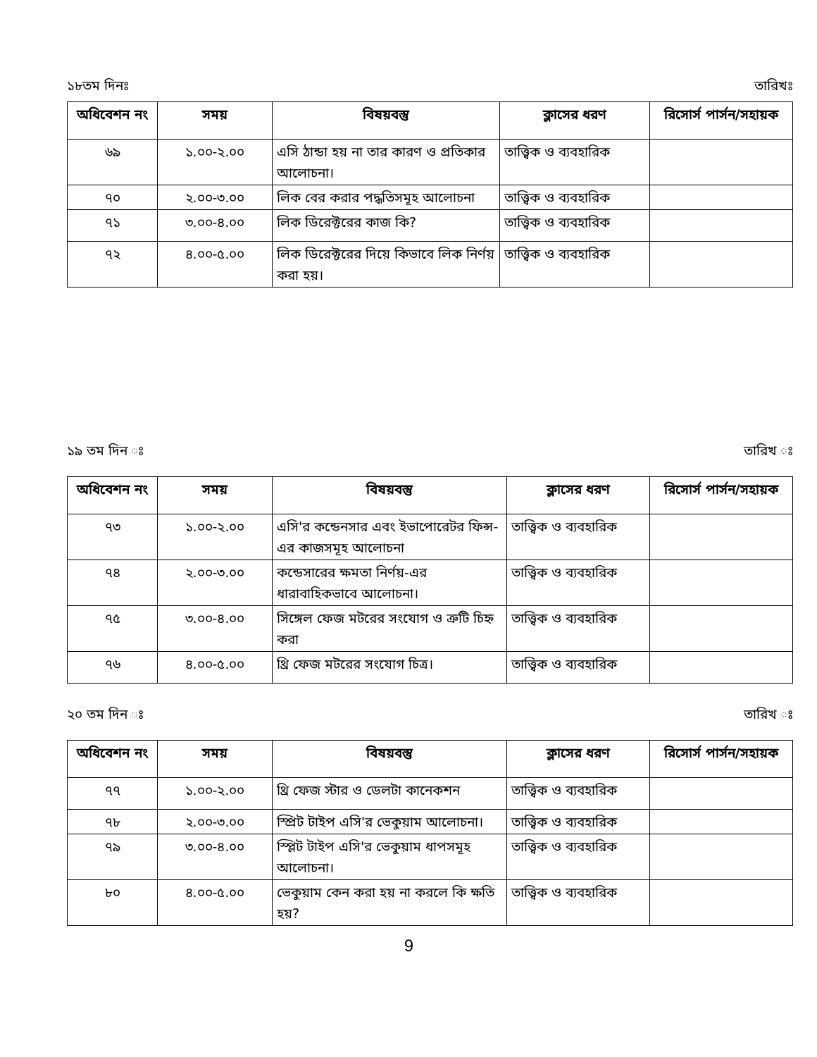১৮তম দিনঃ তারিখঃ
| অধিবেশন নং | সময় | বিষয়বস্তু | ক্লাসের ধরণ | রিসোর্স পার্সন/সহায়ক |
| --- | --- | --- | --- | --- |
| ৬৯ | ১.০০-২.০০ | এসি ঠান্ডা হয় না তার কারণ ও প্রতিকার আলোচনা। | তাত্ত্বিক ও ব্যবহারিক | |
| ৭০ | ২.০০-৩.০০ | লিক বের করার পদ্ধতিসমূহ আলোচনা | তাত্ত্বিক ও ব্যবহারিক | |
| ৭১ | ৩.০০-৪.০০ | লিক ডিরেক্টরের কাজ কি? | তাত্ত্বিক ও ব্যবহারিক | |
| ৭২ | ৪.০০-৫.০০ | লিক ডিরেক্টরের দিয়ে কিভাবে লিক নির্ণয় করা হয়। | তাত্ত্বিক ও ব্যবহারিক | |
১৯ তম দিন ঃ তারিখ ঃ
| অধিবেশন নং | সময় | বিষয়বস্তু | ক্লাসের ধরণ | রিসোর্স পার্সন/সহায়ক |
| --- | --- | --- | --- | --- |
| ৭৩ | ১.০০-২.০০ | এসি'র কন্ডেনসার এবং ইভাপোরেটর ফিন্স-এর কাজসমূহ আলোচনা | তাত্ত্বিক ও ব্যবহারিক | |
| ৭৪ | ২.০০-৩.০০ | কন্ডেসারের ক্ষমতা নির্ণয়-এর ধারাবাহিকভাবে আলোচনা। | তাত্ত্বিক ও ব্যবহারিক | |
| ৭৫ | ৩.০০-৪.০০ | সিঙ্গেল ফেজ মটরের সংযোগ ও ত্রুটি চিহ্ন করা | তাত্ত্বিক ও ব্যবহারিক | |
| ৭৬ | ৪.০০-৫.০০ | থ্রি ফেজ মটরের সংযোগ চিত্র। | তাত্ত্বিক ও ব্যবহারিক | |
২০ তম দিন ঃ তারিখ ঃ
| অধিবেশন নং | সময় | বিষয়বস্তু | ক্লাসের ধরণ | রিসোর্স পার্সন/সহায়ক |
| --- | --- | --- | --- | --- |
| ৭৭ | ১.০০-২.০০ | থ্রি ফেজ স্টার ও ডেলটা কানেকশন | তাত্ত্বিক ও ব্যবহারিক | |
| ৭৮ | ২.০০-৩.০০ | স্প্রিট টাইপ এসি'র ভেকুয়াম আলোচনা। | তাত্ত্বিক ও ব্যবহারিক | |
| ৭৯ | ৩.০০-৪.০০ | স্প্লিট টাইপ এসি'র ভেকুয়াম ধাপসমূহ আলোচনা। | তাত্ত্বিক ও ব্যবহারিক | |
| ৮০ | ৪.০০-৫.০০ | ভেকুয়াম কেন করা হয় না করলে কি ক্ষতি হয়? | তাত্ত্বিক ও ব্যবহারিক | |
9